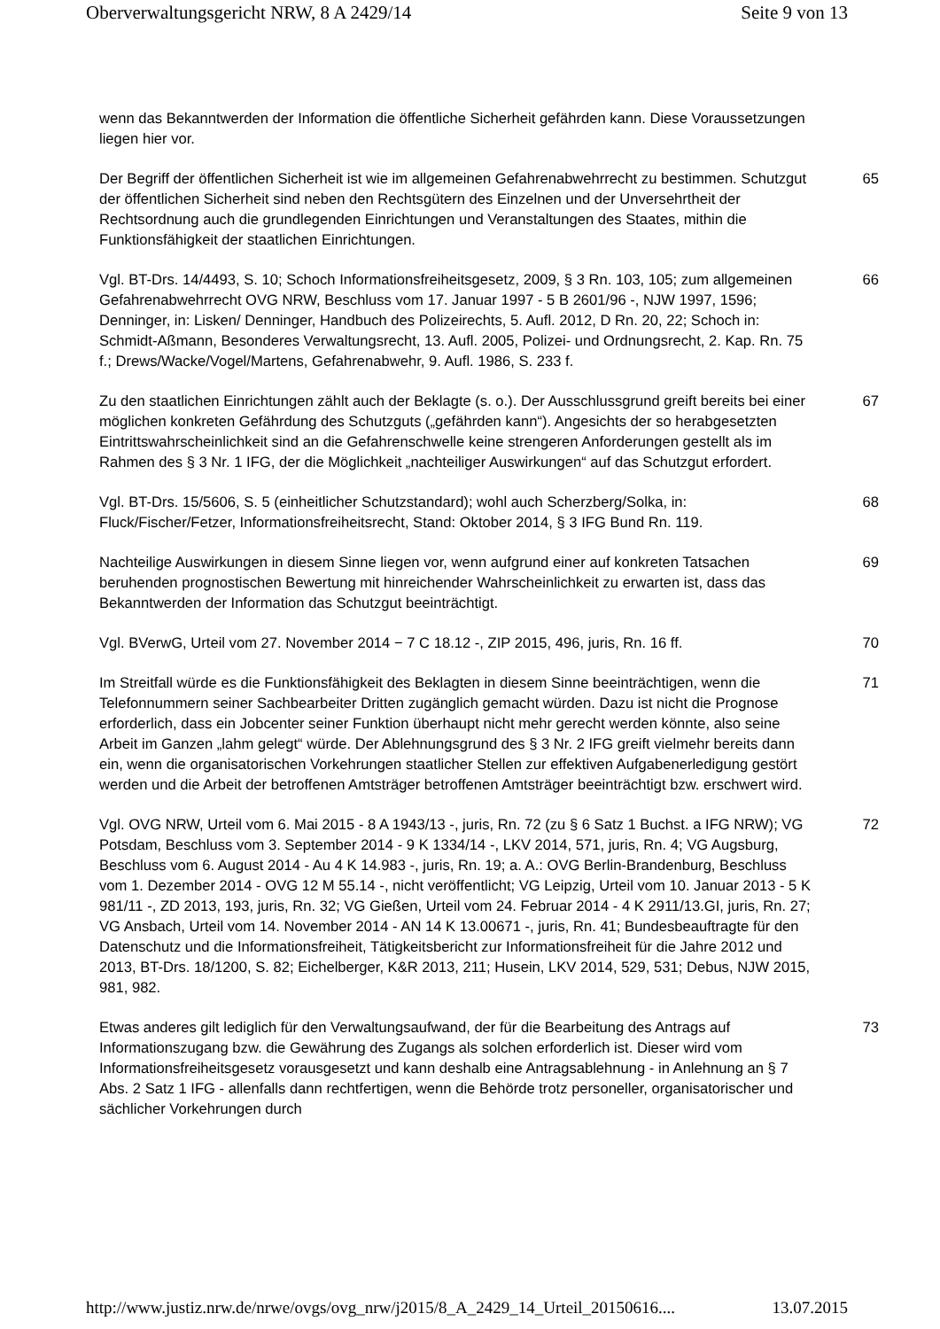Oberverwaltungsgericht NRW, 8 A 2429/14 Seite 9 von 13
wenn das Bekanntwerden der Information die öffentliche Sicherheit gefährden kann. Diese Voraussetzungen liegen hier vor.
Der Begriff der öffentlichen Sicherheit ist wie im allgemeinen Gefahrenabwehrrecht zu bestimmen. Schutzgut der öffentlichen Sicherheit sind neben den Rechtsgütern des Einzelnen und der Unversehrtheit der Rechtsordnung auch die grundlegenden Einrichtungen und Veranstaltungen des Staates, mithin die Funktionsfähigkeit der staatlichen Einrichtungen.
65
Vgl. BT-Drs. 14/4493, S. 10; Schoch Informationsfreiheitsgesetz, 2009, § 3 Rn. 103, 105; zum allgemeinen Gefahrenabwehrrecht OVG NRW, Beschluss vom 17. Januar 1997 - 5 B 2601/96 -, NJW 1997, 1596; Denninger, in: Lisken/ Denninger, Handbuch des Polizeirechts, 5. Aufl. 2012, D Rn. 20, 22; Schoch in: Schmidt-Aßmann, Besonderes Verwaltungsrecht, 13. Aufl. 2005, Polizei- und Ordnungsrecht, 2. Kap. Rn. 75 f.; Drews/Wacke/Vogel/Martens, Gefahrenabwehr, 9. Aufl. 1986, S. 233 f.
66
Zu den staatlichen Einrichtungen zählt auch der Beklagte (s. o.). Der Ausschlussgrund greift bereits bei einer möglichen konkreten Gefährdung des Schutzguts („gefährden kann“). Angesichts der so herabgesetzten Eintrittswahrscheinlichkeit sind an die Gefahrenschwelle keine strengeren Anforderungen gestellt als im Rahmen des § 3 Nr. 1 IFG, der die Möglichkeit „nachteiliger Auswirkungen“ auf das Schutzgut erfordert.
67
Vgl. BT-Drs. 15/5606, S. 5 (einheitlicher Schutzstandard); wohl auch Scherzberg/Solka, in: Fluck/Fischer/Fetzer, Informationsfreiheitsrecht, Stand: Oktober 2014, § 3 IFG Bund Rn. 119.
68
Nachteilige Auswirkungen in diesem Sinne liegen vor, wenn aufgrund einer auf konkreten Tatsachen beruhenden prognostischen Bewertung mit hinreichender Wahrscheinlichkeit zu erwarten ist, dass das Bekanntwerden der Information das Schutzgut beeinträchtigt.
69
Vgl. BVerwG, Urteil vom 27. November 2014 − 7 C 18.12 -, ZIP 2015, 496, juris, Rn. 16 ff.
70
Im Streitfall würde es die Funktionsfähigkeit des Beklagten in diesem Sinne beeinträchtigen, wenn die Telefonnummern seiner Sachbearbeiter Dritten zugänglich gemacht würden. Dazu ist nicht die Prognose erforderlich, dass ein Jobcenter seiner Funktion überhaupt nicht mehr gerecht werden könnte, also seine Arbeit im Ganzen „lahm gelegt“ würde. Der Ablehnungsgrund des § 3 Nr. 2 IFG greift vielmehr bereits dann ein, wenn die organisatorischen Vorkehrungen staatlicher Stellen zur effektiven Aufgabenerledigung gestört werden und die Arbeit der betroffenen Amtsträger betroffenen Amtsträger beeinträchtigt bzw. erschwert wird.
71
Vgl. OVG NRW, Urteil vom 6. Mai 2015 - 8 A 1943/13 -, juris, Rn. 72 (zu § 6 Satz 1 Buchst. a IFG NRW); VG Potsdam, Beschluss vom 3. September 2014 - 9 K 1334/14 -, LKV 2014, 571, juris, Rn. 4; VG Augsburg, Beschluss vom 6. August 2014 - Au 4 K 14.983 -, juris, Rn. 19; a. A.: OVG Berlin-Brandenburg, Beschluss vom 1. Dezember 2014 - OVG 12 M 55.14 -, nicht veröffentlicht; VG Leipzig, Urteil vom 10. Januar 2013 - 5 K 981/11 -, ZD 2013, 193, juris, Rn. 32; VG Gießen, Urteil vom 24. Februar 2014 - 4 K 2911/13.GI, juris, Rn. 27; VG Ansbach, Urteil vom 14. November 2014 - AN 14 K 13.00671 -, juris, Rn. 41; Bundesbeauftragte für den Datenschutz und die Informationsfreiheit, Tätigkeitsbericht zur Informationsfreiheit für die Jahre 2012 und 2013, BT-Drs. 18/1200, S. 82; Eichelberger, K&R 2013, 211; Husein, LKV 2014, 529, 531; Debus, NJW 2015, 981, 982.
72
Etwas anderes gilt lediglich für den Verwaltungsaufwand, der für die Bearbeitung des Antrags auf Informationszugang bzw. die Gewährung des Zugangs als solchen erforderlich ist. Dieser wird vom Informationsfreiheitsgesetz vorausgesetzt und kann deshalb eine Antragsablehnung - in Anlehnung an § 7 Abs. 2 Satz 1 IFG - allenfalls dann rechtfertigen, wenn die Behörde trotz personeller, organisatorischer und sächlicher Vorkehrungen durch
73
http://www.justiz.nrw.de/nrwe/ovgs/ovg_nrw/j2015/8_A_2429_14_Urteil_20150616.... 13.07.2015